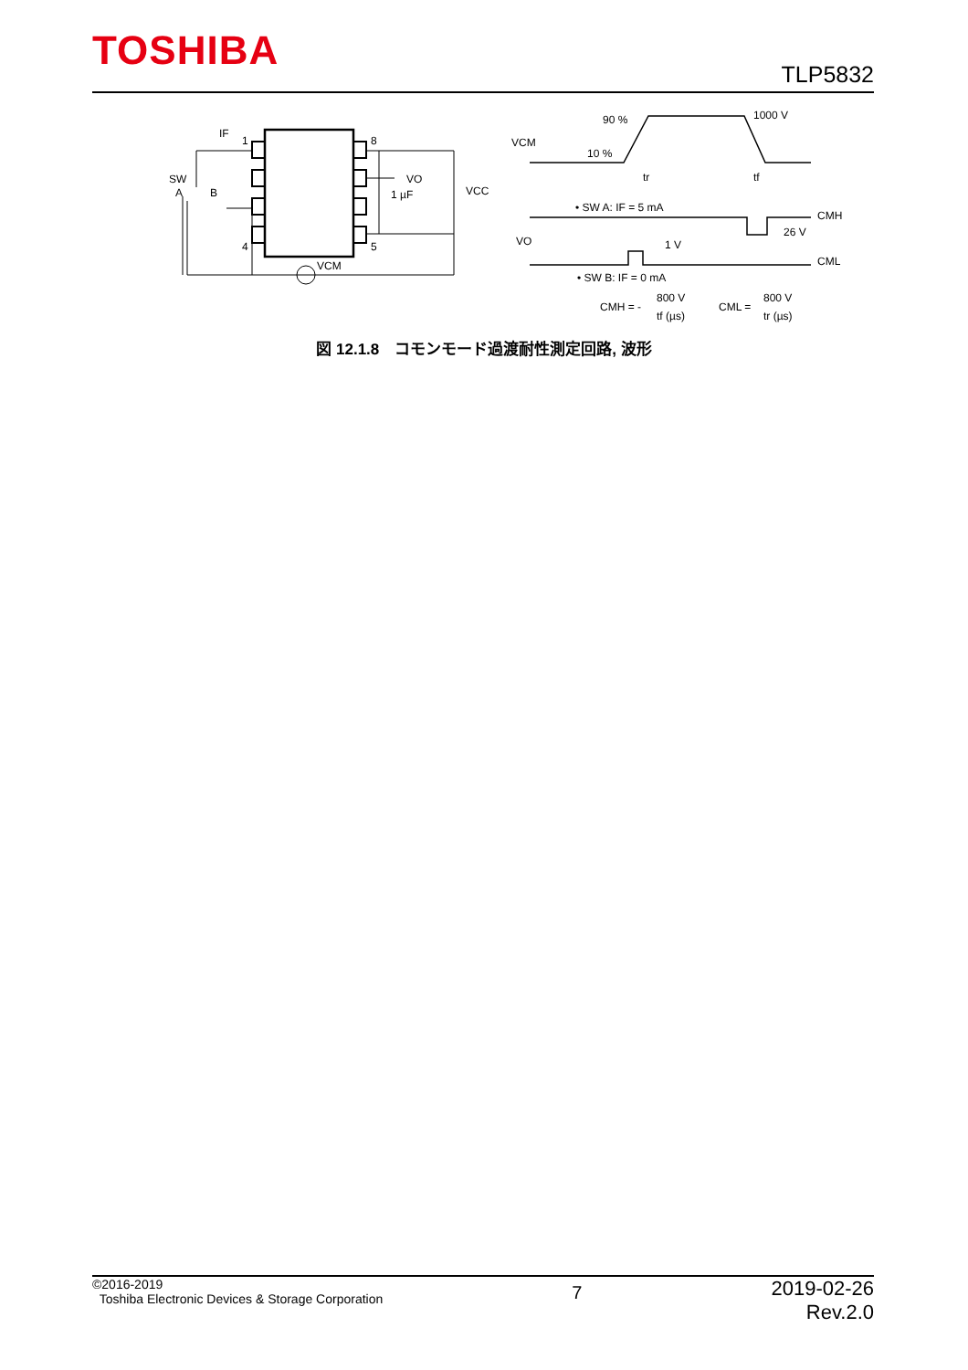TOSHIBA TLP5832
1
4
8
5
IF
SW
A
B
VO
1 µF
VCC
VCM
VCM
90 %
10 %
1000 V
tr
tf
• SW A: IF = 5 mA
CMH
26 V
VO
1 V
CML
• SW B: IF = 0 mA
CMH = -
800 V
tf (µs)
CML =
800 V
tr (µs)
図 12.1.8　コモンモード過渡耐性測定回路, 波形
©2016-2019
Toshiba Electronic Devices & Storage Corporation
7
2019-02-26
Rev.2.0